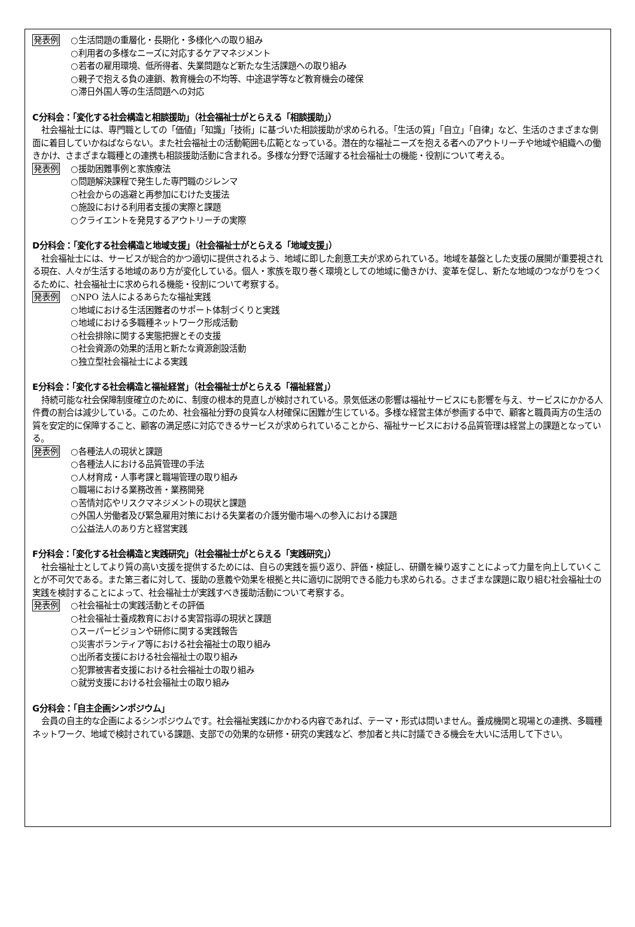発表例
○生活問題の重層化・長期化・多様化への取り組み
○利用者の多様なニーズに対応するケアマネジメント
○若者の雇用環境、低所得者、失業問題など新たな生活課題への取り組み
○親子で抱える負の連鎖、教育機会の不均等、中途退学等など教育機会の確保
○滞日外国人等の生活問題への対応
C分科会：「変化する社会構造と相談援助」（社会福祉士がとらえる「相談援助」）
社会福祉士には、専門職としての「価値」「知識」「技術」に基づいた相談援助が求められる。「生活の質」「自立」「自律」など、生活のさまざまな側面に着目していかねばならない。また社会福祉士の活動範囲も広範となっている。潜在的な福祉ニーズを抱える者へのアウトリーチや地域や組織への働きかけ、さまざまな職種との連携も相談援助活動に含まれる。多様な分野で活躍する社会福祉士の機能・役割について考える。
発表例
○援助困難事例と家族療法
○問題解決課程で発生した専門職のジレンマ
○社会からの逃避と再参加にむけた支援法
○施設における利用者支援の実際と課題
○クライエントを発見するアウトリーチの実際
D分科会：「変化する社会構造と地域支援」（社会福祉士がとらえる「地域支援」）
社会福祉士には、サービスが総合的かつ適切に提供されるよう、地域に即した創意工夫が求められている。地域を基盤とした支援の展開が重要視される現在、人々が生活する地域のあり方が変化している。個人・家族を取り巻く環境としての地域に働きかけ、変革を促し、新たな地域のつながりをつくるために、社会福祉士に求められる機能・役割について考察する。
発表例
○NPO 法人によるあらたな福祉実践
○地域における生活困難者のサポート体制づくりと実践
○地域における多職種ネットワーク形成活動
○社会排除に関する実態把握とその支援
○社会資源の効果的活用と新たな資源創設活動
○独立型社会福祉士による実践
E分科会：「変化する社会構造と福祉経営」（社会福祉士がとらえる「福祉経営」）
持続可能な社会保障制度確立のために、制度の根本的見直しが検討されている。景気低迷の影響は福祉サービスにも影響を与え、サービスにかかる人件費の割合は減少している。このため、社会福祉分野の良質な人材確保に困難が生じている。多様な経営主体が参画する中で、顧客と職員両方の生活の質を安定的に保障すること、顧客の満足感に対応できるサービスが求められていることから、福祉サービスにおける品質管理は経営上の課題となっている。
発表例
○各種法人の現状と課題
○各種法人における品質管理の手法
○人材育成・人事考課と職場管理の取り組み
○職場における業務改善・業務開発
○苦情対応やリスクマネジメントの現状と課題
○外国人労働者及び緊急雇用対策における失業者の介護労働市場への参入における課題
○公益法人のあり方と経営実践
F分科会：「変化する社会構造と実践研究」（社会福祉士がとらえる「実践研究」）
社会福祉士としてより質の高い支援を提供するためには、自らの実践を振り返り、評価・検証し、研鑽を繰り返すことによって力量を向上していくことが不可欠である。また第三者に対して、援助の意義や効果を根拠と共に適切に説明できる能力も求められる。さまざまな課題に取り組む社会福祉士の実践を検討することによって、社会福祉士が実践すべき援助活動について考察する。
発表例
○社会福祉士の実践活動とその評価
○社会福祉士養成教育における実習指導の現状と課題
○スーパービジョンや研修に関する実践報告
○災害ボランティア等における社会福祉士の取り組み
○出所者支援における社会福祉士の取り組み
○犯罪被害者支援における社会福祉士の取り組み
○就労支援における社会福祉士の取り組み
G分科会：「自主企画シンポジウム」
会員の自主的な企画によるシンポジウムです。社会福祉実践にかかわる内容であれば、テーマ・形式は問いません。養成機関と現場との連携、多職種ネットワーク、地域で検討されている課題、支部での効果的な研修・研究の実践など、参加者と共に討議できる機会を大いに活用して下さい。